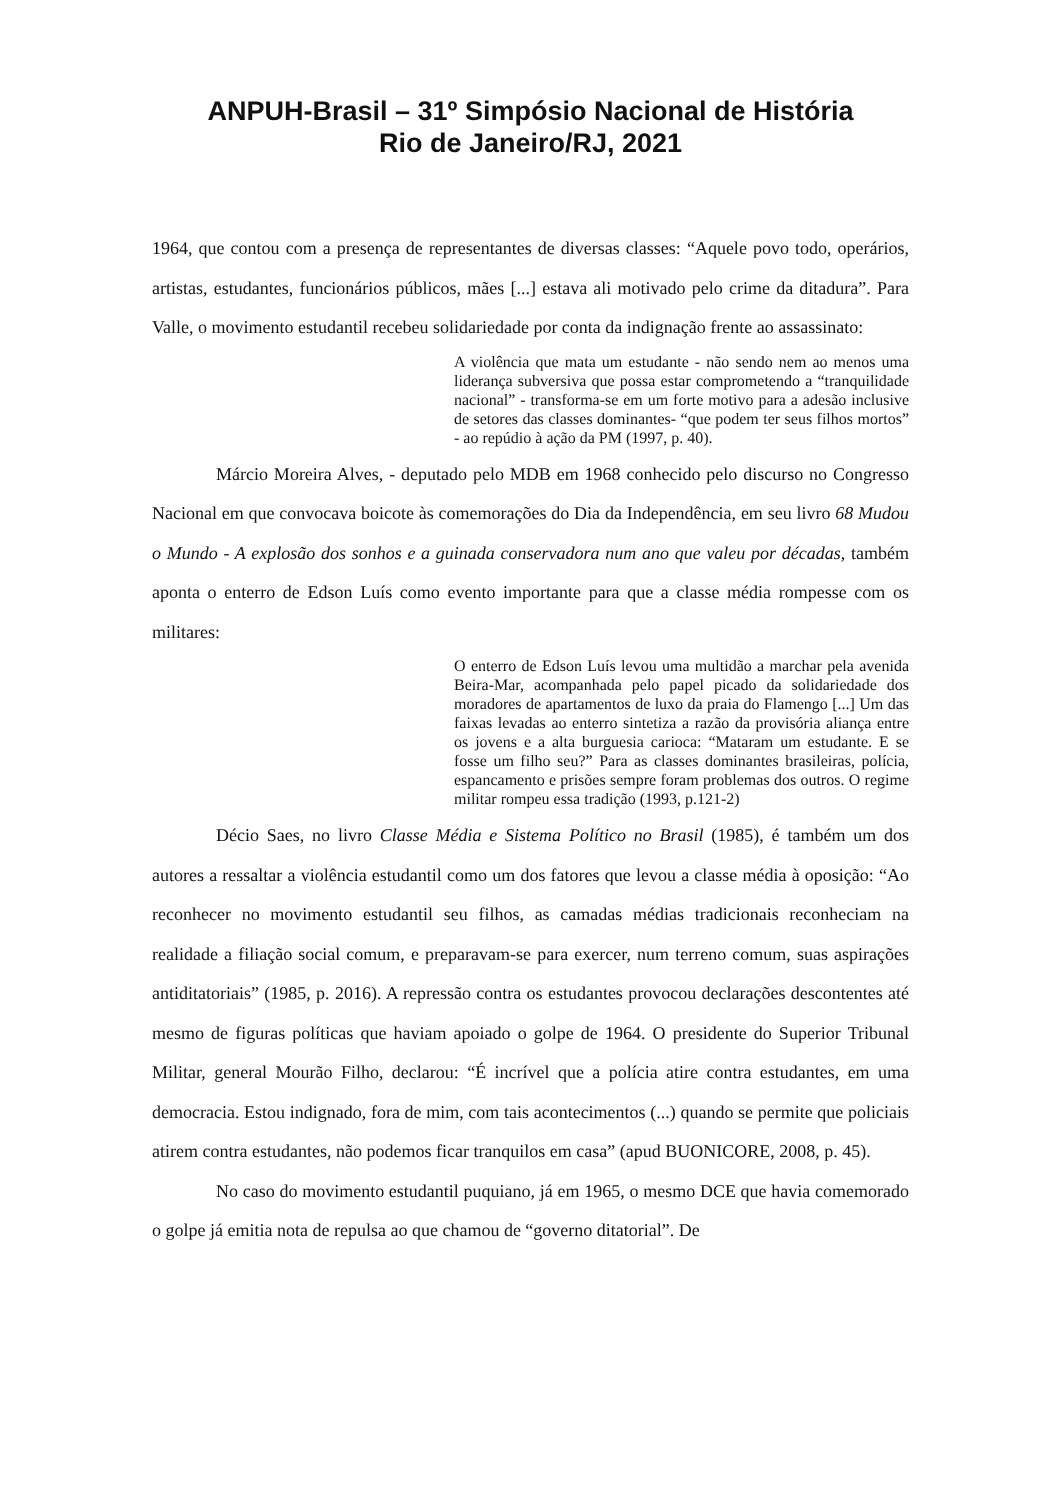ANPUH-Brasil – 31º Simpósio Nacional de História
Rio de Janeiro/RJ, 2021
1964, que contou com a presença de representantes de diversas classes: “Aquele povo todo, operários, artistas, estudantes, funcionários públicos, mães [...] estava ali motivado pelo crime da ditadura”. Para Valle, o movimento estudantil recebeu solidariedade por conta da indignação frente ao assassinato:
A violência que mata um estudante - não sendo nem ao menos uma liderança subversiva que possa estar comprometendo a “tranquilidade nacional” - transforma-se em um forte motivo para a adesão inclusive de setores das classes dominantes- “que podem ter seus filhos mortos” - ao repúdio à ação da PM (1997, p. 40).
Márcio Moreira Alves, - deputado pelo MDB em 1968 conhecido pelo discurso no Congresso Nacional em que convocava boicote às comemorações do Dia da Independência, em seu livro 68 Mudou o Mundo - A explosão dos sonhos e a guinada conservadora num ano que valeu por décadas, também aponta o enterro de Edson Luís como evento importante para que a classe média rompesse com os militares:
O enterro de Edson Luís levou uma multidão a marchar pela avenida Beira-Mar, acompanhada pelo papel picado da solidariedade dos moradores de apartamentos de luxo da praia do Flamengo [...] Um das faixas levadas ao enterro sintetiza a razão da provisória aliança entre os jovens e a alta burguesia carioca: “Mataram um estudante. E se fosse um filho seu?” Para as classes dominantes brasileiras, polícia, espancamento e prisões sempre foram problemas dos outros. O regime militar rompeu essa tradição (1993, p.121-2)
Décio Saes, no livro Classe Média e Sistema Político no Brasil (1985), é também um dos autores a ressaltar a violência estudantil como um dos fatores que levou a classe média à oposição: “Ao reconhecer no movimento estudantil seu filhos, as camadas médias tradicionais reconheciam na realidade a filiação social comum, e preparavam-se para exercer, num terreno comum, suas aspirações antiditatoriais” (1985, p. 2016). A repressão contra os estudantes provocou declarações descontentes até mesmo de figuras políticas que haviam apoiado o golpe de 1964. O presidente do Superior Tribunal Militar, general Mourão Filho, declarou: “É incrível que a polícia atire contra estudantes, em uma democracia. Estou indignado, fora de mim, com tais acontecimentos (...) quando se permite que policiais atirem contra estudantes, não podemos ficar tranquilos em casa” (apud BUONICORE, 2008, p. 45).
No caso do movimento estudantil puquiano, já em 1965, o mesmo DCE que havia comemorado o golpe já emitia nota de repulsa ao que chamou de “governo ditatorial”. De